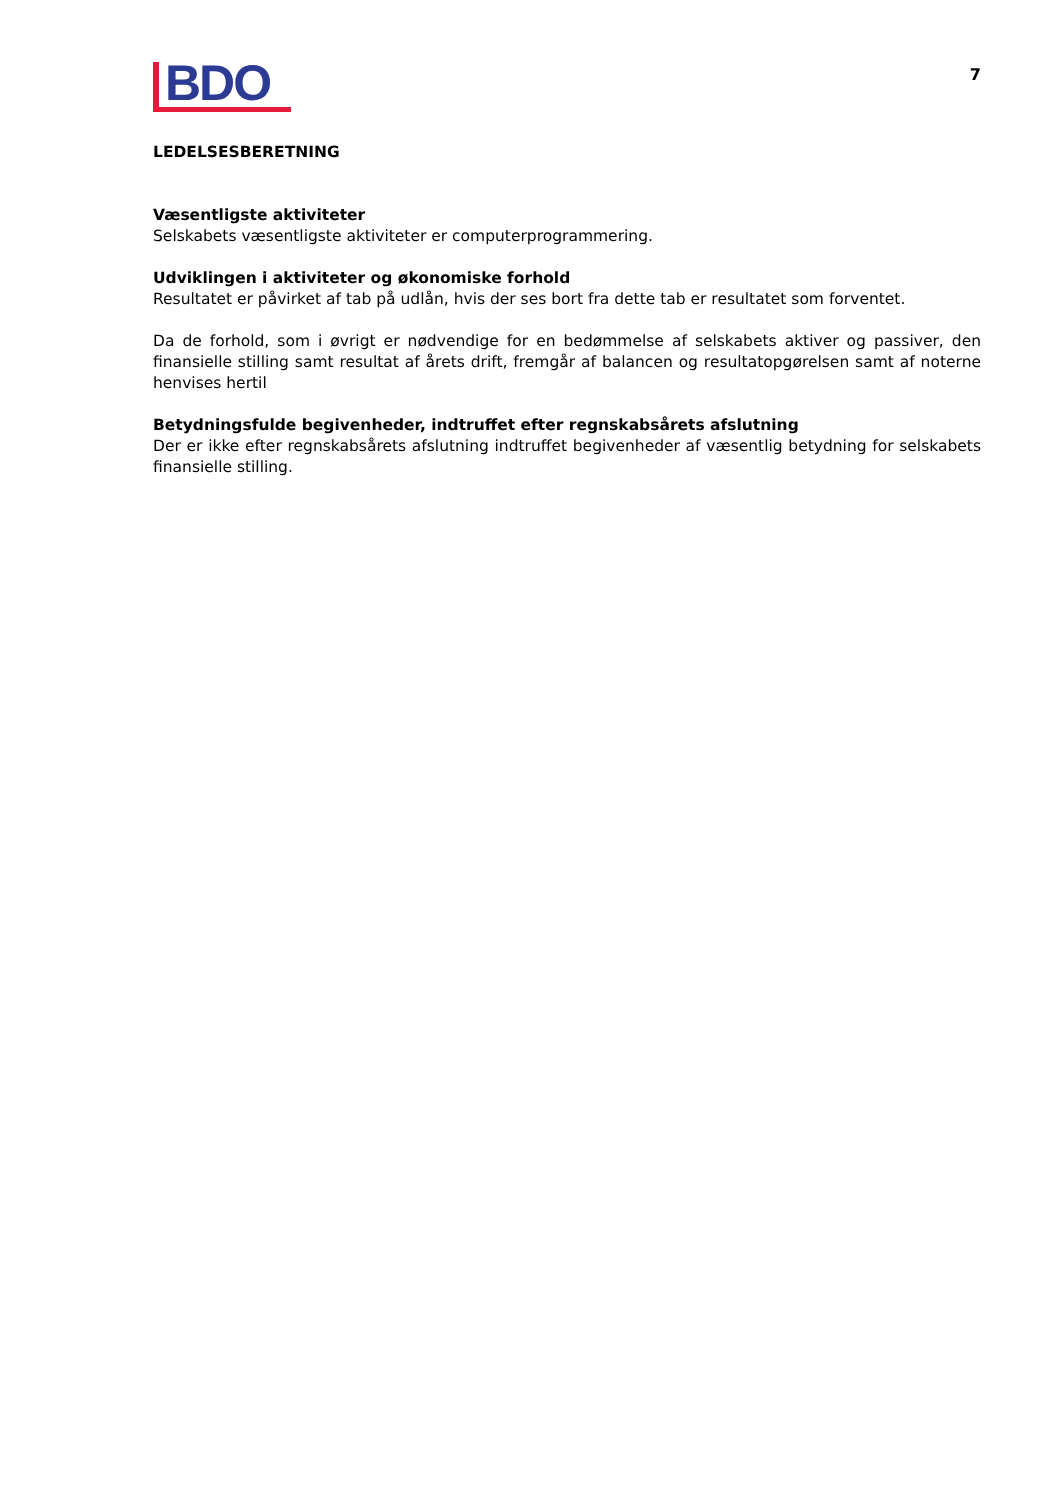BDO
7
LEDELSESBERETNING
Væsentligste aktiviteter
Selskabets væsentligste aktiviteter er computerprogrammering.
Udviklingen i aktiviteter og økonomiske forhold
Resultatet er påvirket af tab på udlån, hvis der ses bort fra dette tab er resultatet som forventet.
Da de forhold, som i øvrigt er nødvendige for en bedømmelse af selskabets aktiver og passiver, den finansielle stilling samt resultat af årets drift, fremgår af balancen og resultatopgørelsen samt af noterne henvises hertil
Betydningsfulde begivenheder, indtruffet efter regnskabsårets afslutning
Der er ikke efter regnskabsårets afslutning indtruffet begivenheder af væsentlig betydning for selskabets finansielle stilling.